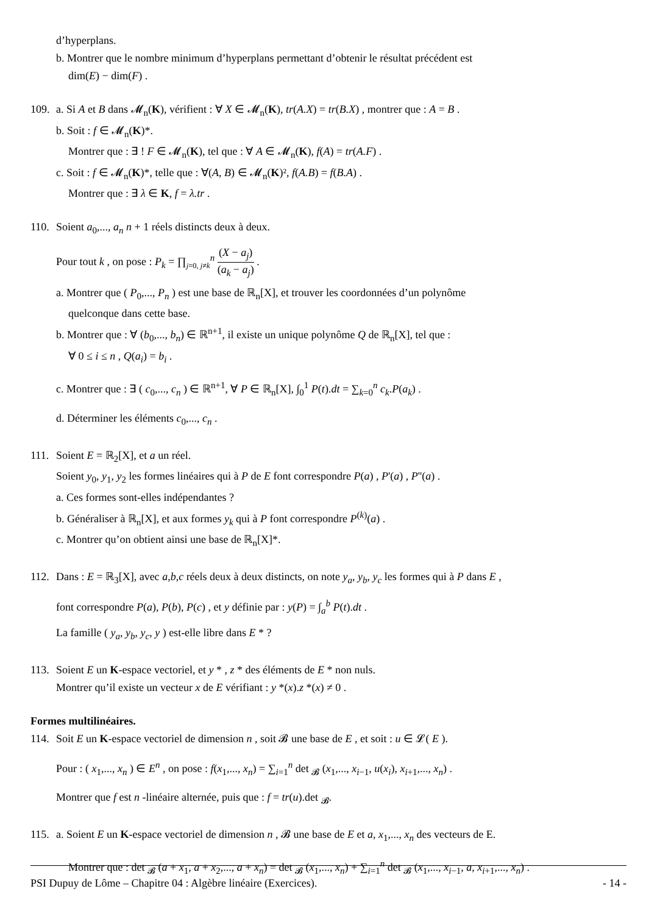d’hyperplans.
b. Montrer que le nombre minimum d’hyperplans permettant d’obtenir le résultat précédent est
dim(E) − dim(F) .
109. a. Si A et B dans 𝓜<sub>n</sub>(K), vérifient : ∀ X ∈ 𝓜<sub>n</sub>(K), tr(A.X) = tr(B.X) , montrer que : A = B .
b. Soit : f ∈ 𝓜<sub>n</sub>(K)*.
Montrer que : ∃ ! F ∈ 𝓜<sub>n</sub>(K), tel que : ∀ A ∈ 𝓜<sub>n</sub>(K), f(A) = tr(A.F) .
c. Soit : f ∈ 𝓜<sub>n</sub>(K)*, telle que : ∀(A, B) ∈ 𝓜<sub>n</sub>(K)², f(A.B) = f(B.A) .
Montrer que : ∃ λ ∈ K, f = λ.tr .
110. Soient a<sub>0</sub>,..., a<sub>n</sub> n + 1 réels distincts deux à deux.
Pour tout k , on pose : P<sub>k</sub> = ∏<sub>j=0, j≠k</sub><sup>n</sup> (X − a<sub>j</sub>) (a<sub>k</sub> − a<sub>j</sub>) .
a. Montrer que ( P<sub>0</sub>,..., P<sub>n</sub> ) est une base de ℝ<sub>n</sub>[X], et trouver les coordonnées d’un polynôme
quelconque dans cette base.
b. Montrer que : ∀ (b<sub>0</sub>,..., b<sub>n</sub>) ∈ ℝ<sup>n+1</sup>, il existe un unique polynôme Q de ℝ<sub>n</sub>[X], tel que :
∀ 0 ≤ i ≤ n , Q(a<sub>i</sub>) = b<sub>i</sub> .
c. Montrer que : ∃ ( c<sub>0</sub>,..., c<sub>n</sub> ) ∈ ℝ<sup>n+1</sup>, ∀ P ∈ ℝ<sub>n</sub>[X], ∫<sub>0</sub><sup>1</sup> P(t).dt = ∑<sub>k=0</sub><sup>n</sup> c<sub>k</sub>.P(a<sub>k</sub>) .
d. Déterminer les éléments c<sub>0</sub>,..., c<sub>n</sub> .
111. Soient E = ℝ<sub>2</sub>[X], et a un réel.
Soient y<sub>0</sub>, y<sub>1</sub>, y<sub>2</sub> les formes linéaires qui à P de E font correspondre P(a) , P'(a) , P''(a) .
a. Ces formes sont-elles indépendantes ?
b. Généraliser à ℝ<sub>n</sub>[X], et aux formes y<sub>k</sub> qui à P font correspondre P<sup>(k)</sup>(a) .
c. Montrer qu’on obtient ainsi une base de ℝ<sub>n</sub>[X]*.
112. Dans : E = ℝ<sub>3</sub>[X], avec a,b,c réels deux à deux distincts, on note y<sub>a</sub>, y<sub>b</sub>, y<sub>c</sub> les formes qui à P dans E ,
font correspondre P(a), P(b), P(c) , et y définie par : y(P) = ∫<sub>a</sub><sup>b</sup> P(t).dt .
La famille ( y<sub>a</sub>, y<sub>b</sub>, y<sub>c</sub>, y ) est-elle libre dans E * ?
113. Soient E un K-espace vectoriel, et y * , z * des éléments de E * non nuls.
Montrer qu’il existe un vecteur x de E vérifiant : y *(x).z *(x) ≠ 0 .
Formes multilinéaires.
114. Soit E un K-espace vectoriel de dimension n , soit 𝓑 une base de E , et soit : u ∈ 𝓛( E ).
Pour : ( x<sub>1</sub>,..., x<sub>n</sub> ) ∈ E<sup>n</sup> , on pose : f(x<sub>1</sub>,..., x<sub>n</sub>) = ∑<sub>i=1</sub><sup>n</sup> det <sub>𝓑</sub> (x<sub>1</sub>,..., x<sub>i−1</sub>, u(x<sub>i</sub>), x<sub>i+1</sub>,..., x<sub>n</sub>) .
Montrer que f est n -linéaire alternée, puis que : f = tr(u).det <sub>𝓑</sub>.
115. a. Soient E un K-espace vectoriel de dimension n , 𝓑 une base de E et a, x<sub>1</sub>,..., x<sub>n</sub> des vecteurs de E.
Montrer que : det <sub>𝓑</sub> (a + x<sub>1</sub>, a + x<sub>2</sub>,..., a + x<sub>n</sub>) = det <sub>𝓑</sub> (x<sub>1</sub>,..., x<sub>n</sub>) + ∑<sub>i=1</sub><sup>n</sup> det <sub>𝓑</sub> (x<sub>1</sub>,..., x<sub>i−1</sub>, a, x<sub>i+1</sub>,..., x<sub>n</sub>) .
PSI Dupuy de Lôme – Chapitre 04 : Algèbre linéaire (Exercices). - 14 -